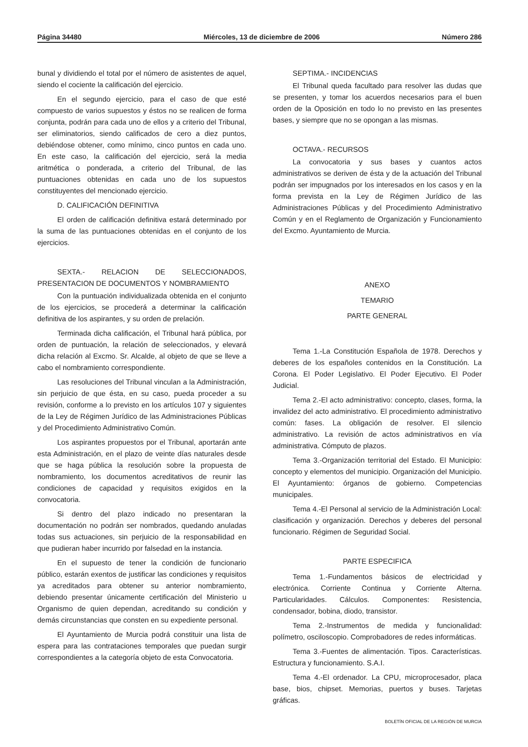Página 34480 Miércoles, 13 de diciembre de 2006 Número 286
bunal y dividiendo el total por el número de asistentes de aquel, siendo el cociente la calificación del ejercicio.
En el segundo ejercicio, para el caso de que esté compuesto de varios supuestos y éstos no se realicen de forma conjunta, podrán para cada uno de ellos y a criterio del Tribunal, ser eliminatorios, siendo calificados de cero a diez puntos, debiéndose obtener, como mínimo, cinco puntos en cada uno. En este caso, la calificación del ejercicio, será la media aritmética o ponderada, a criterio del Tribunal, de las puntuaciones obtenidas en cada uno de los supuestos constituyentes del mencionado ejercicio.
D. CALIFICACIÓN DEFINITIVA
El orden de calificación definitiva estará determinado por la suma de las puntuaciones obtenidas en el conjunto de los ejercicios.
SEXTA.- RELACION DE SELECCIONADOS, PRESENTACION DE DOCUMENTOS Y NOMBRAMIENTO
Con la puntuación individualizada obtenida en el conjunto de los ejercicios, se procederá a determinar la calificación definitiva de los aspirantes, y su orden de prelación.
Terminada dicha calificación, el Tribunal hará pública, por orden de puntuación, la relación de seleccionados, y elevará dicha relación al Excmo. Sr. Alcalde, al objeto de que se lleve a cabo el nombramiento correspondiente.
Las resoluciones del Tribunal vinculan a la Administración, sin perjuicio de que ésta, en su caso, pueda proceder a su revisión, conforme a lo previsto en los artículos 107 y siguientes de la Ley de Régimen Jurídico de las Administraciones Públicas y del Procedimiento Administrativo Común.
Los aspirantes propuestos por el Tribunal, aportarán ante esta Administración, en el plazo de veinte días naturales desde que se haga pública la resolución sobre la propuesta de nombramiento, los documentos acreditativos de reunir las condiciones de capacidad y requisitos exigidos en la convocatoria.
Si dentro del plazo indicado no presentaran la documentación no podrán ser nombrados, quedando anuladas todas sus actuaciones, sin perjuicio de la responsabilidad en que pudieran haber incurrido por falsedad en la instancia.
En el supuesto de tener la condición de funcionario público, estarán exentos de justificar las condiciones y requisitos ya acreditados para obtener su anterior nombramiento, debiendo presentar únicamente certificación del Ministerio u Organismo de quien dependan, acreditando su condición y demás circunstancias que consten en su expediente personal.
El Ayuntamiento de Murcia podrá constituir una lista de espera para las contrataciones temporales que puedan surgir correspondientes a la categoría objeto de esta Convocatoria.
SEPTIMA.- INCIDENCIAS
El Tribunal queda facultado para resolver las dudas que se presenten, y tomar los acuerdos necesarios para el buen orden de la Oposición en todo lo no previsto en las presentes bases, y siempre que no se opongan a las mismas.
OCTAVA.- RECURSOS
La convocatoria y sus bases y cuantos actos administrativos se deriven de ésta y de la actuación del Tribunal podrán ser impugnados por los interesados en los casos y en la forma prevista en la Ley de Régimen Jurídico de las Administraciones Públicas y del Procedimiento Administrativo Común y en el Reglamento de Organización y Funcionamiento del Excmo. Ayuntamiento de Murcia.
ANEXO
TEMARIO
PARTE GENERAL
Tema 1.-La Constitución Española de 1978. Derechos y deberes de los españoles contenidos en la Constitución. La Corona. El Poder Legislativo. El Poder Ejecutivo. El Poder Judicial.
Tema 2.-El acto administrativo: concepto, clases, forma, la invalidez del acto administrativo. El procedimiento administrativo común: fases. La obligación de resolver. El silencio administrativo. La revisión de actos administrativos en vía administrativa. Cómputo de plazos.
Tema 3.-Organización territorial del Estado. El Municipio: concepto y elementos del municipio. Organización del Municipio. El Ayuntamiento: órganos de gobierno. Competencias municipales.
Tema 4.-El Personal al servicio de la Administración Local: clasificación y organización. Derechos y deberes del personal funcionario. Régimen de Seguridad Social.
PARTE ESPECIFICA
Tema 1.-Fundamentos básicos de electricidad y electrónica. Corriente Continua y Corriente Alterna. Particularidades. Cálculos. Componentes: Resistencia, condensador, bobina, diodo, transistor.
Tema 2.-Instrumentos de medida y funcionalidad: polímetro, osciloscopio. Comprobadores de redes informáticas.
Tema 3.-Fuentes de alimentación. Tipos. Características. Estructura y funcionamiento. S.A.I.
Tema 4.-El ordenador. La CPU, microprocesador, placa base, bios, chipset. Memorias, puertos y buses. Tarjetas gráficas.
BOLETÍN OFICIAL DE LA REGIÓN DE MURCIA